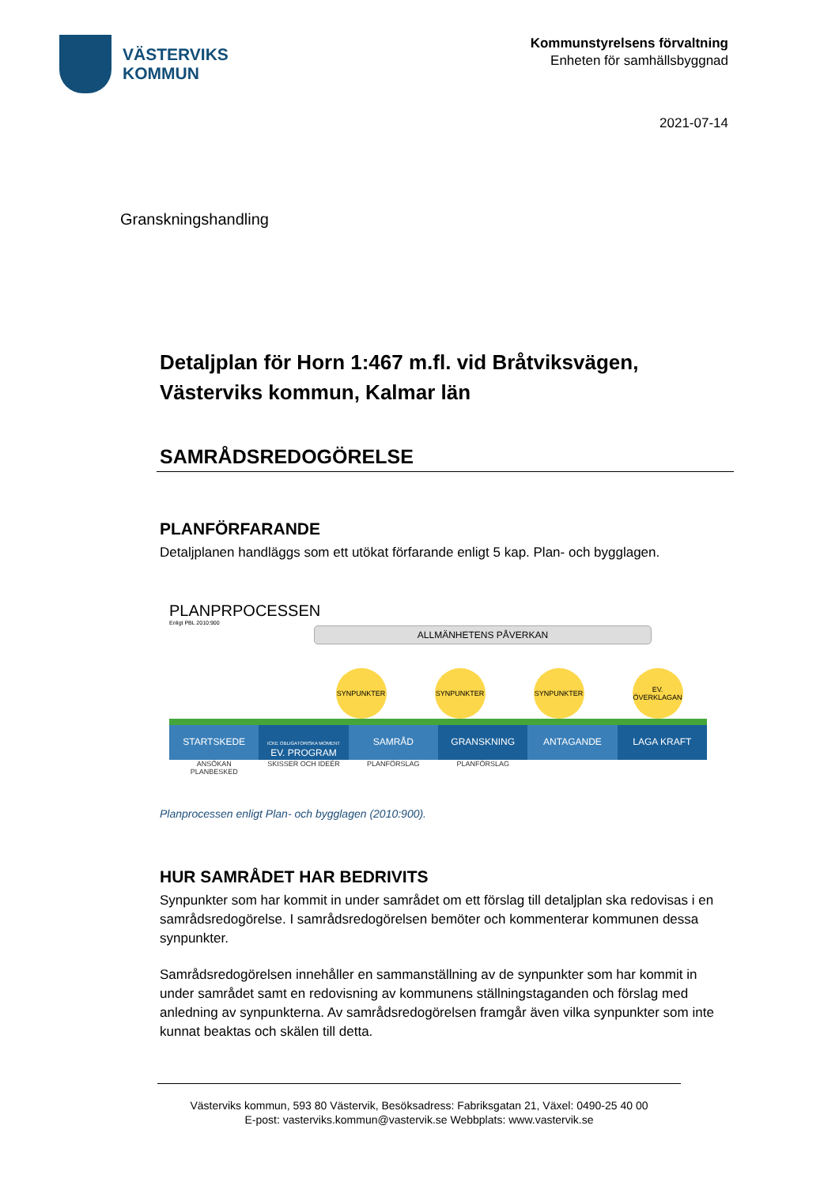VÄSTERVIKS
KOMMUN
Kommunstyrelsens förvaltning
Enheten för samhällsbyggnad
2021-07-14
Granskningshandling
Detaljplan för Horn 1:467 m.fl. vid Bråtviksvägen, Västerviks kommun, Kalmar län
SAMRÅDSREDOGÖRELSE
PLANFÖRFARANDE
Detaljplanen handläggs som ett utökat förfarande enligt 5 kap. Plan- och bygglagen.
PLANPRPOCESSEN
Enligt PBL 2010:900
ALLMÄNHETENS PÅVERKAN
SYNPUNKTER SYNPUNKTER SYNPUNKTER EV. ÖVERKLAGAN
STARTSKEDE
ICKE OBLIGATORISKA MOMENT
EV. PROGRAM
SAMRÅD GRANSKNING ANTAGANDE LAGA KRAFT
ANSÖKAN
PLANBESKED
SKISSER OCH IDEÉR PLANFÖRSLAG PLANFÖRSLAG
Planprocessen enligt Plan- och bygglagen (2010:900).
HUR SAMRÅDET HAR BEDRIVITS
Synpunkter som har kommit in under samrådet om ett förslag till detaljplan ska redovisas i en samrådsredogörelse. I samrådsredogörelsen bemöter och kommenterar kommunen dessa synpunkter.
Samrådsredogörelsen innehåller en sammanställning av de synpunkter som har kommit in under samrådet samt en redovisning av kommunens ställningstaganden och förslag med anledning av synpunkterna. Av samrådsredogörelsen framgår även vilka synpunkter som inte kunnat beaktas och skälen till detta.
Västerviks kommun, 593 80 Västervik, Besöksadress: Fabriksgatan 21, Växel: 0490-25 40 00
E-post: vasterviks.kommun@vastervik.se Webbplats: www.vastervik.se